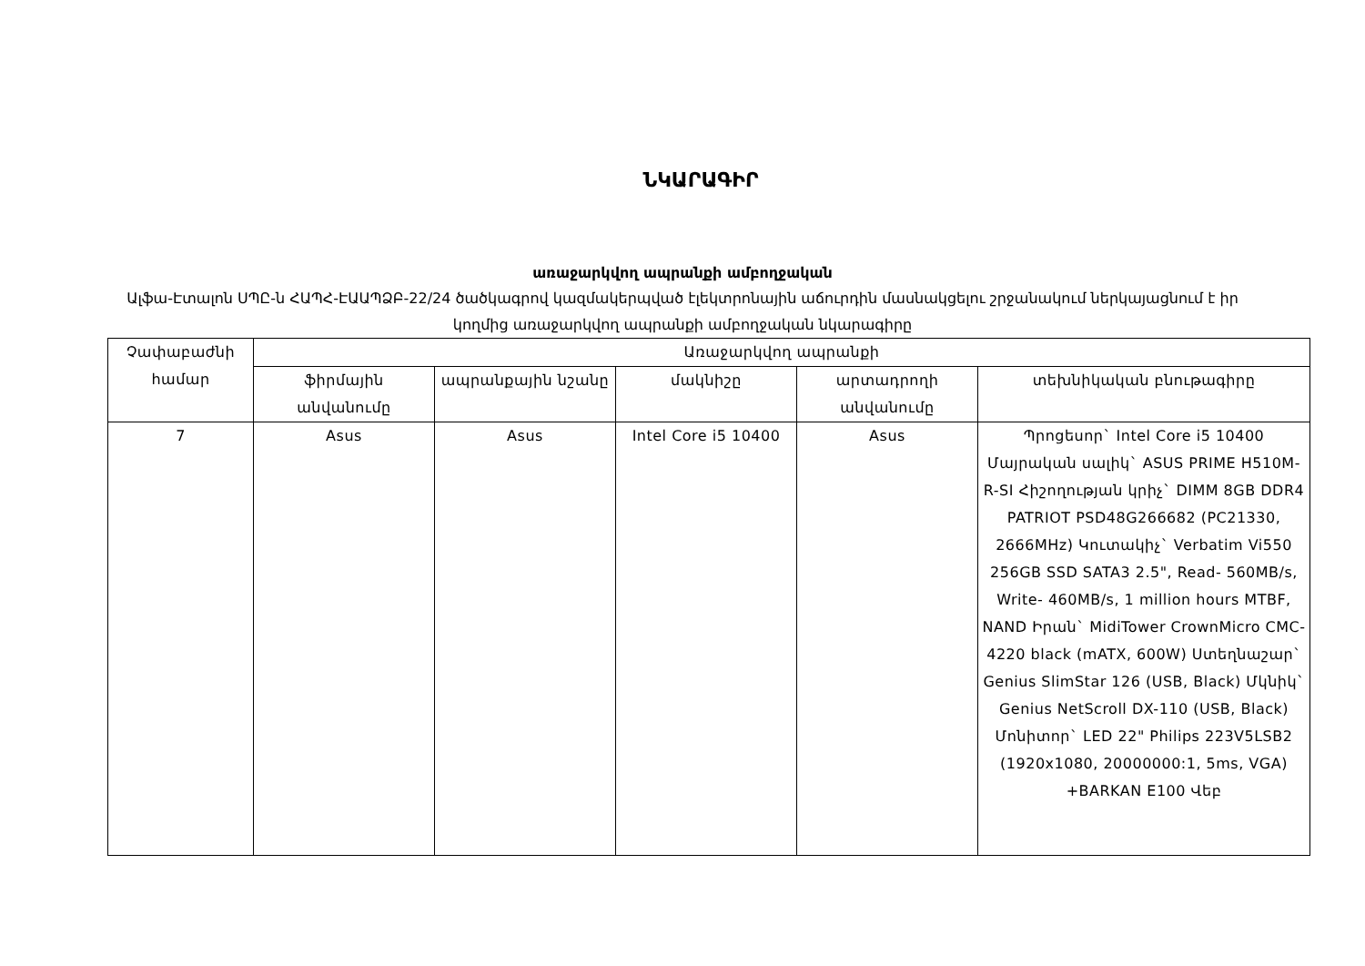ՆԿԱՐԱԳԻՐ
առաջարկվող ապրանքի ամբողջական
Ալֆա-Էտալոն ՍՊԸ-ն ՀԱՊՀ-ԷԱԱՊՁԲ-22/24 ծածկագրով կազմակերպված էլեկտրոնային աճուրդին մասնակցելու շրջանակում ներկայացնում է իր կողմից առաջարկվող ապրանքի ամբողջական նկարագիրը
| Չափաբաժնի համար | Առաջարկվող ապրանքի | | | | |
| --- | --- | --- | --- | --- | --- |
| | ֆիրմային անվանումը | ապրանքային նշանը | մակնիշը | արտադրողի անվանումը | տեխնիկական բնութագիրը |
| 7 | Asus | Asus | Intel Core i5 10400 | Asus | Պրոցեսոր` Intel Core i5 10400 Մայրական սալիկ` ASUS PRIME H510M-R-SI Հիշողության կրիչ` DIMM 8GB DDR4 PATRIOT PSD48G266682 (PC21330, 2666MHz) Կուտակիչ` Verbatim Vi550 256GB SSD SATA3 2.5", Read- 560MB/s, Write- 460MB/s, 1 million hours MTBF, NAND Իրան` MidiTower CrownMicro CMC-4220 black (mATX, 600W) Ստեղնաշար` Genius SlimStar 126 (USB, Black) Մկնիկ` Genius NetScroll DX-110 (USB, Black) Մոնիտոր` LED 22" Philips 223V5LSB2 (1920x1080, 20000000:1, 5ms, VGA) +BARKAN E100 Վեբ |